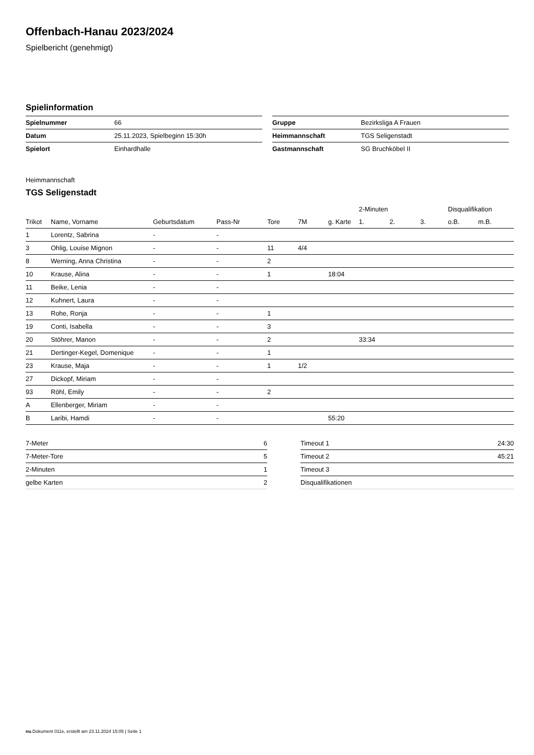Offenbach-Hanau 2023/2024
Spielbericht (genehmigt)
Spielinformation
| Spielnummer | 66 |
| Datum | 25.11.2023, Spielbeginn 15:30h |
| Spielort | Einhardhalle |
| Gruppe | Bezirksliga A Frauen |
| Heimmannschaft | TGS Seligenstadt |
| Gastmannschaft | SG Bruchköbel II |
Heimmannschaft
TGS Seligenstadt
| | | | | | | | 2-Minuten | | | Disqualifikation | |
| --- | --- | --- | --- | --- | --- | --- | --- | --- | --- | --- | --- |
| Trikot | Name, Vorname | Geburtsdatum | Pass-Nr | Tore | 7M | g. Karte | 1. | 2. | 3. | o.B. | m.B. |
| 1 | Lorentz, Sabrina | - | - | | | | | | | | |
| 3 | Ohlig, Louise Mignon | - | - | 11 | 4/4 | | | | | | |
| 8 | Werning, Anna Christina | - | - | 2 | | | | | | | |
| 10 | Krause, Alina | - | - | 1 | | 18:04 | | | | | |
| 11 | Beike, Lenia | - | - | | | | | | | | |
| 12 | Kuhnert, Laura | - | - | | | | | | | | |
| 13 | Rohe, Ronja | - | - | 1 | | | | | | | |
| 19 | Conti, Isabella | - | - | 3 | | | | | | | |
| 20 | Stöhrer, Manon | - | - | 2 | | | 33:34 | | | | |
| 21 | Dertinger-Kegel, Domenique | - | - | 1 | | | | | | | |
| 23 | Krause, Maja | - | - | 1 | 1/2 | | | | | | |
| 27 | Dickopf, Miriam | - | - | | | | | | | | |
| 93 | Röhl, Emily | - | - | 2 | | | | | | | |
| A | Ellenberger, Miriam | - | - | | | | | | | | |
| B | Laribi, Hamdi | - | - | | | 55:20 | | | | | |
| 7-Meter | 6 |
| 7-Meter-Tore | 5 |
| 2-Minuten | 1 |
| gelbe Karten | 2 |
| Timeout 1 | 24:30 |
| Timeout 2 | 45:21 |
| Timeout 3 | |
| Disqualifikationen | |
nu.Dokument 011e, erstellt am 23.11.2024 15:05 | Seite 1